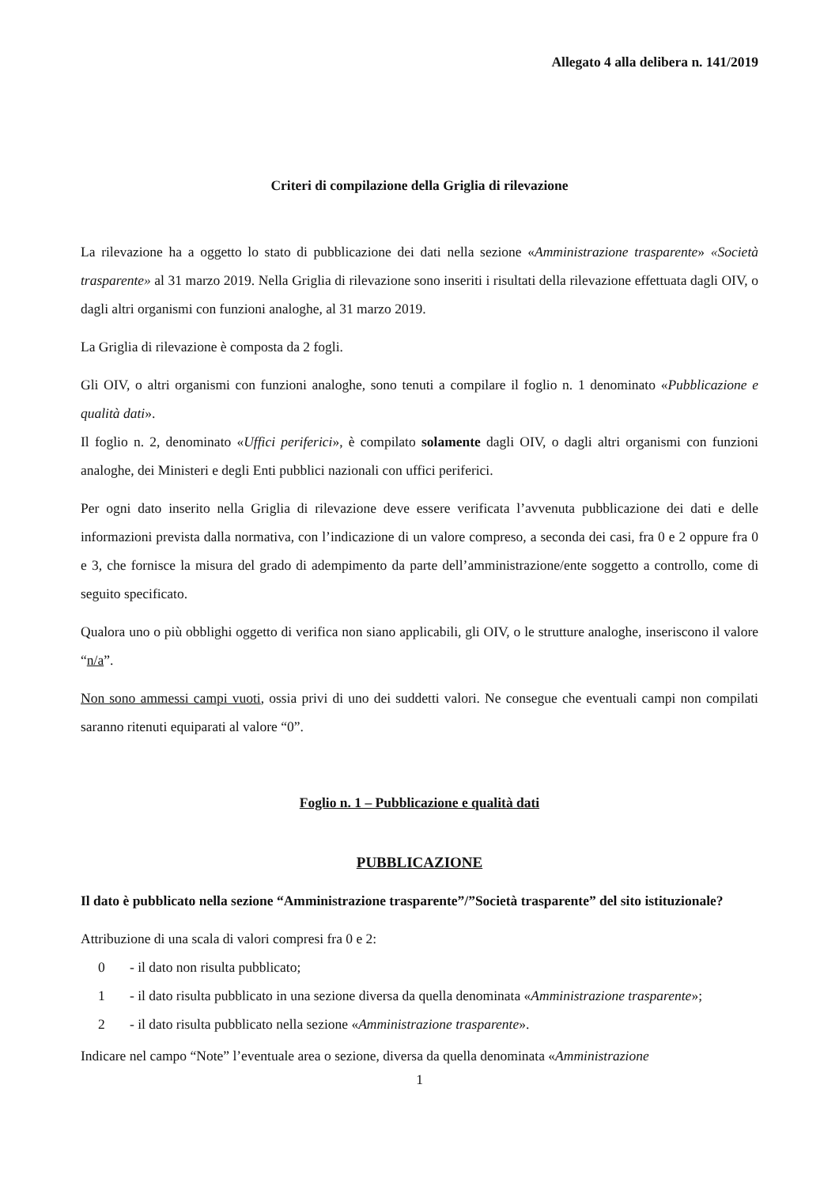Allegato 4 alla delibera n. 141/2019
Criteri di compilazione della Griglia di rilevazione
La rilevazione ha a oggetto lo stato di pubblicazione dei dati nella sezione «Amministrazione trasparente» «Società trasparente» al 31 marzo 2019. Nella Griglia di rilevazione sono inseriti i risultati della rilevazione effettuata dagli OIV, o dagli altri organismi con funzioni analoghe, al 31 marzo 2019.
La Griglia di rilevazione è composta da 2 fogli.
Gli OIV, o altri organismi con funzioni analoghe, sono tenuti a compilare il foglio n. 1 denominato «Pubblicazione e qualità dati».
Il foglio n. 2, denominato «Uffici periferici», è compilato solamente dagli OIV, o dagli altri organismi con funzioni analoghe, dei Ministeri e degli Enti pubblici nazionali con uffici periferici.
Per ogni dato inserito nella Griglia di rilevazione deve essere verificata l’avvenuta pubblicazione dei dati e delle informazioni prevista dalla normativa, con l’indicazione di un valore compreso, a seconda dei casi, fra 0 e 2 oppure fra 0 e 3, che fornisce la misura del grado di adempimento da parte dell’amministrazione/ente soggetto a controllo, come di seguito specificato.
Qualora uno o più obblighi oggetto di verifica non siano applicabili, gli OIV, o le strutture analoghe, inseriscono il valore “n/a”.
Non sono ammessi campi vuoti, ossia privi di uno dei suddetti valori. Ne consegue che eventuali campi non compilati saranno ritenuti equiparati al valore “0”.
Foglio n. 1 – Pubblicazione e qualità dati
PUBBLICAZIONE
Il dato è pubblicato nella sezione “Amministrazione trasparente”/”Società trasparente” del sito istituzionale?
Attribuzione di una scala di valori compresi fra 0 e 2:
0 - il dato non risulta pubblicato;
1 - il dato risulta pubblicato in una sezione diversa da quella denominata «Amministrazione trasparente»;
2 - il dato risulta pubblicato nella sezione «Amministrazione trasparente».
Indicare nel campo “Note” l’eventuale area o sezione, diversa da quella denominata «Amministrazione
1